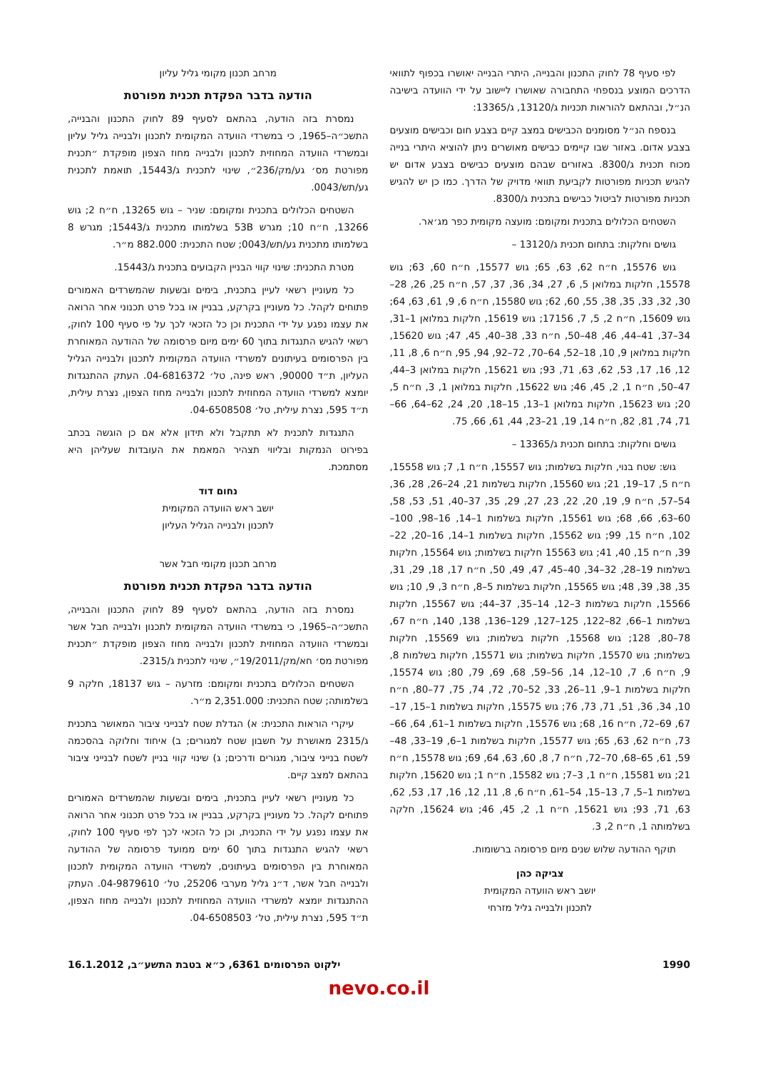לפי סעיף 78 לחוק התכנון והבנייה, היתרי הבנייה יאושרו בכפוף לתוואי הדרכים המוצע בנספחי התחבורה שאושרו ליישוב על ידי הוועדה בישיבה הנ״ל, ובהתאם להוראות תכניות ג/13120, ג/13365:
בנספח הנ״ל מסומנים הכבישים במצב קיים בצבע חום וכבישים מוצעים בצבע אדום. באזור שבו קיימים כבישים מאושרים ניתן להוציא היתרי בנייה מכוח תכנית ג/8300. באזורים שבהם מוצעים כבישים בצבע אדום יש להגיש תכניות מפורטות לקביעת תוואי מדויק של הדרך. כמו כן יש להגיש תכניות מפורטות לביטול כבישים בתכנית ג/8300.
השטחים הכלולים בתכנית ומקומם: מועצה מקומית כפר מג׳אר.
גושים וחלקות: בתחום תכנית ג/13120 –
גוש 15576, ח״ח 62, 63, 65; גוש 15577, ח״ח 60, 63; גוש 15578, חלקות במלואן 5, 6, 27, 34, 36, 37, 57, ח״ח 25, 26, 28–30, 32, 33, 35, 38, 55, 60, 62; גוש 15580, ח״ח 6, 9, 61, 63, 64; גוש 15609, ח״ח 2, 5, 7, 17156; גוש 15619, חלקות במלואן 1–31, 34–37, 41–44, 46, 48–50, ח״ח 33, 38–40, 45, 47; גוש 15620, חלקות במלואן 9, 10, 18–52, 64–70, 72–92, 94, 95, ח״ח 6, 8, 11, 12, 16, 17, 53, 62, 63, 71, 93; גוש 15621, חלקות במלואן 3–44, 47–50, ח״ח 1, 2, 45, 46; גוש 15622, חלקות במלואן 1, 3, ח״ח 5, 20; גוש 15623, חלקות במלואן 1–13, 15–18, 20, 24, 62–64, 66–71, 74, 81, 82, ח״ח 14, 19, 21–23, 44, 61, 66, 75.
גושים וחלקות: בתחום תכנית ג/13365 –
גוש: שטח בנוי, חלקות בשלמות; גוש 15557, ח״ח 1, 7; גוש 15558, ח״ח 5, 17–19, 21; גוש 15560, חלקות בשלמות 21, 24–26, 28, 36, 54–57, ח״ח 9, 19, 20, 22, 23, 27, 29, 35, 37–40, 51, 53, 58, 60–63, 66, 68; גוש 15561, חלקות בשלמות 1–14, 16–98, 100–102, ח״ח 15, 99; גוש 15562, חלקות בשלמות 1–14, 16–20, 22–39, ח״ח 15, 40, 41; גוש 15563 חלקות בשלמות; גוש 15564, חלקות בשלמות 19–28, 32–34, 40–45, 47, 49, 50, ח״ח 17, 18, 29, 31, 35, 38, 39, 48; גוש 15565, חלקות בשלמות 5–8, ח״ח 3, 9, 10; גוש 15566, חלקות בשלמות 3–12, 14–35, 37–44; גוש 15567, חלקות בשלמות 1–66, 82–122, 125–127, 129–136, 138, 140, ח״ח 67, 78–80, 128; גוש 15568, חלקות בשלמות; גוש 15569, חלקות בשלמות; גוש 15570, חלקות בשלמות; גוש 15571, חלקות בשלמות 8, 9, ח״ח 6, 7, 10–12, 14, 56–59, 68, 69, 79, 80; גוש 15574, חלקות בשלמות 1–9, 11–26, 33, 52–70, 72, 74, 75, 77–80, ח״ח 10, 34, 36, 51, 71, 73, 76; גוש 15575, חלקות בשלמות 1–15, 17–67, 69–72, ח״ח 16, 68; גוש 15576, חלקות בשלמות 1–61, 64, 66–73, ח״ח 62, 63, 65; גוש 15577, חלקות בשלמות 1–6, 19–33, 48–59, 61, 65–68, 70–72, ח״ח 7, 8, 60, 63, 64, 69; גוש 15578, ח״ח 21; גוש 15581, ח״ח 1, 3–7; גוש 15582, ח״ח 1; גוש 15620, חלקות בשלמות 1–5, 7, 13–15, 54–61, ח״ח 6, 8, 11, 12, 16, 17, 53, 62, 63, 71, 93; גוש 15621, ח״ח 1, 2, 45, 46; גוש 15624, חלקה בשלמותה 1, ח״ח 2, 3.
תוקף ההודעה שלוש שנים מיום פרסומה ברשומות.
צביקה כהן
יושב ראש הוועדה המקומית
לתכנון ולבנייה גליל מזרחי
מרחב תכנון מקומי גליל עליון
הודעה בדבר הפקדת תכנית מפורטת
נמסרת בזה הודעה, בהתאם לסעיף 89 לחוק התכנון והבנייה, התשכ״ה–1965, כי במשרדי הוועדה המקומית לתכנון ולבנייה גליל עליון ובמשרדי הוועדה המחוזית לתכנון ולבנייה מחוז הצפון מופקדת ״תכנית מפורטת מס׳ גע/מק/236״, שינוי לתכנית ג/15443, תואמת לתכנית גע/תש/0043.
השטחים הכלולים בתכנית ומקומם: שניר – גוש 13265, ח״ח 2; גוש 13266, ח״ח 10; מגרש 53B בשלמותו מתכנית ג/15443; מגרש 8 בשלמותו מתכנית גע/תש/0043; שטח התכנית: 882.000 מ״ר.
מטרת התכנית: שינוי קווי הבניין הקבועים בתכנית ג/15443.
כל מעוניין רשאי לעיין בתכנית, בימים ובשעות שהמשרדים האמורים פתוחים לקהל. כל מעוניין בקרקע, בבניין או בכל פרט תכנוני אחר הרואה את עצמו נפגע על ידי התכנית וכן כל הזכאי לכך על פי סעיף 100 לחוק, רשאי להגיש התנגדות בתוך 60 ימים מיום פרסומה של ההודעה המאוחרת בין הפרסומים בעיתונים למשרדי הוועדה המקומית לתכנון ולבנייה הגליל העליון, ת״ד 90000, ראש פינה, טל׳ 04-6816372. העתק ההתנגדות יומצא למשרדי הוועדה המחוזית לתכנון ולבנייה מחוז הצפון, נצרת עילית, ת״ד 595, נצרת עילית, טל׳ 04-6508508.
התנגדות לתכנית לא תתקבל ולא תידון אלא אם כן הוגשה בכתב בפירוט הנמקות ובליווי תצהיר המאמת את העובדות שעליהן היא מסתמכת.
נחום דוד
יושב ראש הוועדה המקומית
לתכנון ולבנייה הגליל העליון
מרחב תכנון מקומי חבל אשר
הודעה בדבר הפקדת תכנית מפורטת
נמסרת בזה הודעה, בהתאם לסעיף 89 לחוק התכנון והבנייה, התשכ״ה–1965, כי במשרדי הוועדה המקומית לתכנון ולבנייה חבל אשר ובמשרדי הוועדה המחוזית לתכנון ולבנייה מחוז הצפון מופקדת ״תכנית מפורטת מס׳ חא/מק/19/2011״, שינוי לתכנית ג/2315.
השטחים הכלולים בתכנית ומקומם: מזרעה – גוש 18137, חלקה 9 בשלמותה; שטח התכנית: 2,351.000 מ״ר.
עיקרי הוראות התכנית: א) הגדלת שטח לבנייני ציבור המאושר בתכנית ג/2315 מאושרת על חשבון שטח למגורים; ב) איחוד וחלוקה בהסכמה לשטח בנייני ציבור, מגורים ודרכים; ג) שינוי קווי בניין לשטח לבנייני ציבור בהתאם למצב קיים.
כל מעוניין רשאי לעיין בתכנית, בימים ובשעות שהמשרדים האמורים פתוחים לקהל. כל מעוניין בקרקע, בבניין או בכל פרט תכנוני אחר הרואה את עצמו נפגע על ידי התכנית, וכן כל הזכאי לכך לפי סעיף 100 לחוק, רשאי להגיש התנגדות בתוך 60 ימים ממועד פרסומה של ההודעה המאוחרת בין הפרסומים בעיתונים, למשרדי הוועדה המקומית לתכנון ולבנייה חבל אשר, ד״נ גליל מערבי 25206, טל׳ 04-9879610. העתק ההתנגדות יומצא למשרדי הוועדה המחוזית לתכנון ולבנייה מחוז הצפון, ת״ד 595, נצרת עילית, טל׳ 04-6508503.
1990 ילקוט הפרסומים 6361, כ״א בטבת התשע״ב, 16.1.2012
nevo.co.il